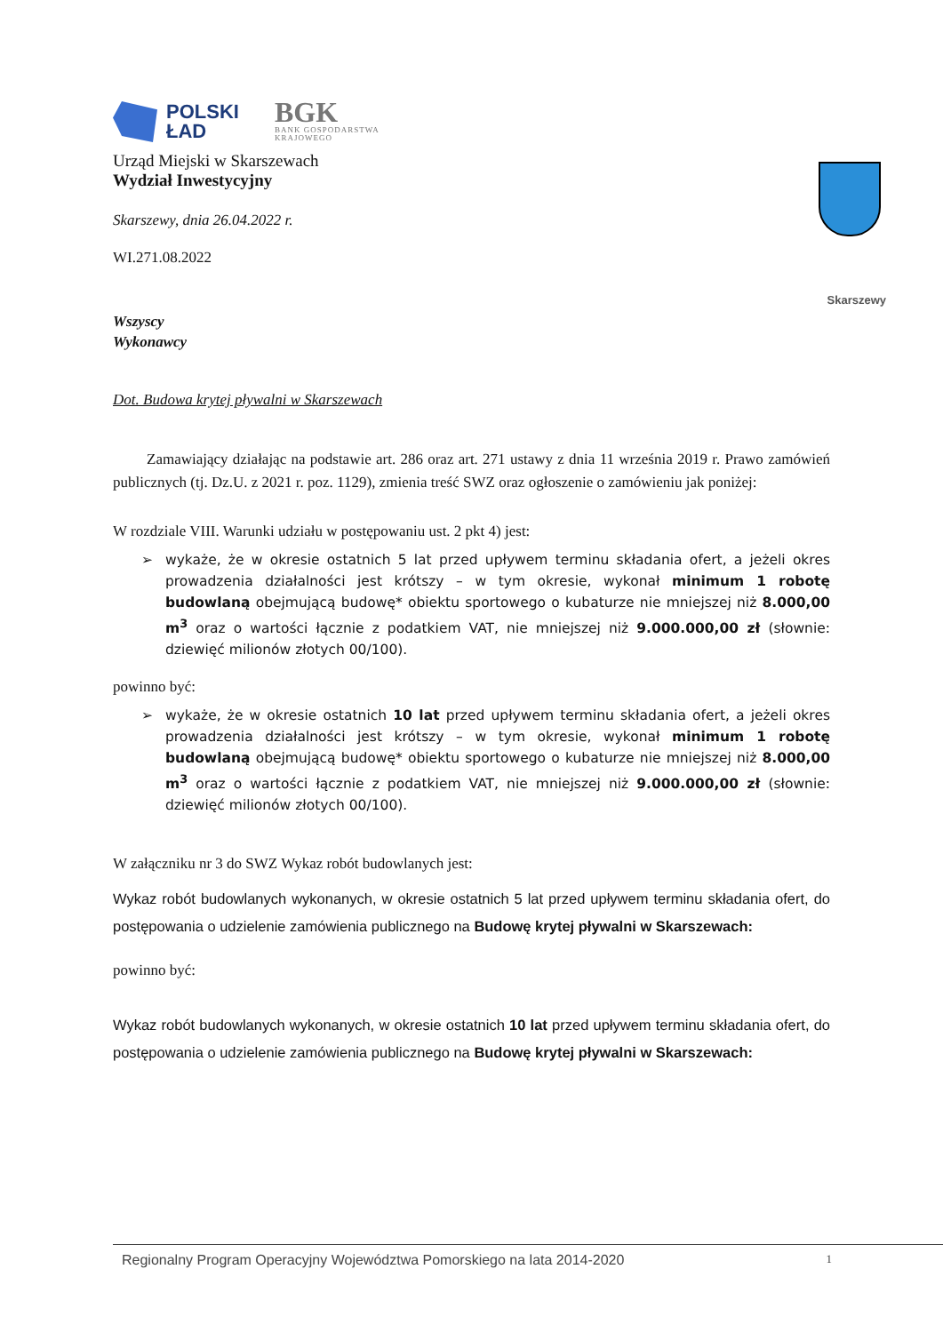Skarszewy
POLSKI
ŁAD
BGK
BANK GOSPODARSTWA
KRAJOWEGO
Urząd Miejski w Skarszewach
Wydział Inwestycyjny
Skarszewy, dnia 26.04.2022 r.
WI.271.08.2022
Wszyscy
Wykonawcy
Dot. Budowa krytej pływalni w Skarszewach
Zamawiający działając na podstawie art. 286 oraz art. 271 ustawy z dnia 11 września 2019 r. Prawo zamówień publicznych (tj. Dz.U. z 2021 r. poz. 1129), zmienia treść SWZ oraz ogłoszenie o zamówieniu jak poniżej:
W rozdziale VIII. Warunki udziału w postępowaniu ust. 2 pkt 4) jest:
➢ wykaże, że w okresie ostatnich 5 lat przed upływem terminu składania ofert, a jeżeli okres prowadzenia działalności jest krótszy – w tym okresie, wykonał minimum 1 robotę budowlaną obejmującą budowę* obiektu sportowego o kubaturze nie mniejszej niż 8.000,00 m<sup>3</sup> oraz o wartości łącznie z podatkiem VAT, nie mniejszej niż 9.000.000,00 zł (słownie: dziewięć milionów złotych 00/100).
powinno być:
➢ wykaże, że w okresie ostatnich 10 lat przed upływem terminu składania ofert, a jeżeli okres prowadzenia działalności jest krótszy – w tym okresie, wykonał minimum 1 robotę budowlaną obejmującą budowę* obiektu sportowego o kubaturze nie mniejszej niż 8.000,00 m<sup>3</sup> oraz o wartości łącznie z podatkiem VAT, nie mniejszej niż 9.000.000,00 zł (słownie: dziewięć milionów złotych 00/100).
W załączniku nr 3 do SWZ Wykaz robót budowlanych jest:
Wykaz robót budowlanych wykonanych, w okresie ostatnich 5 lat przed upływem terminu składania ofert, do postępowania o udzielenie zamówienia publicznego na Budowę krytej pływalni w Skarszewach:
powinno być:
Wykaz robót budowlanych wykonanych, w okresie ostatnich 10 lat przed upływem terminu składania ofert, do postępowania o udzielenie zamówienia publicznego na Budowę krytej pływalni w Skarszewach:
Regionalny Program Operacyjny Województwa Pomorskiego na lata 2014-2020 1